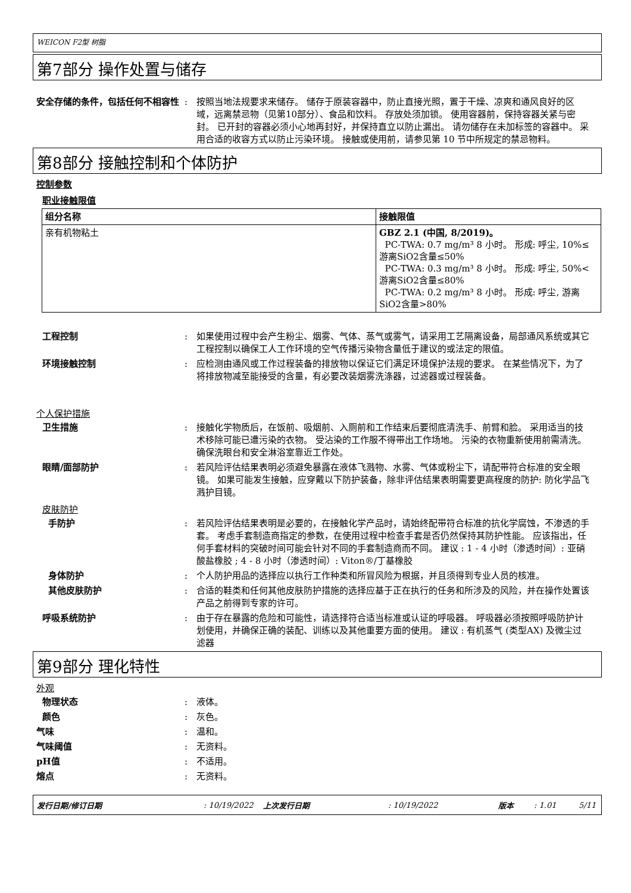WEICON F2型 树脂
第7部分 操作处置与储存
安全存储的条件，包括任何不相容性 : 按照当地法规要求来储存。 储存于原装容器中，防止直接光照，置于干燥、凉爽和通风良好的区域，远离禁忌物（见第10部分）、食品和饮料。 存放处须加锁。 使用容器前，保持容器关紧与密封。 已开封的容器必须小心地再封好，并保持直立以防止漏出。 请勿储存在未加标签的容器中。 采用合适的收容方式以防止污染环境。 接触或使用前，请参见第 10 节中所规定的禁忌物料。
第8部分 接触控制和个体防护
控制参数
职业接触限值
| 组分名称 | 接触限值 |
| --- | --- |
| 亲有机物粘土 | GBZ 2.1 (中国, 8/2019)。 PC-TWA: 0.7 mg/m³ 8 小时。 形成: 呼尘, 10%≤游离SiO2含量≤50% PC-TWA: 0.3 mg/m³ 8 小时。 形成: 呼尘, 50%<游离SiO2含量≤80% PC-TWA: 0.2 mg/m³ 8 小时。 形成: 呼尘, 游离SiO2含量>80% |
工程控制 : 如果使用过程中会产生粉尘、烟雾、气体、蒸气或雾气，请采用工艺隔离设备，局部通风系统或其它工程控制以确保工人工作环境的空气传播污染物含量低于建议的或法定的限值。
环境接触控制 : 应检测由通风或工作过程装备的排放物以保证它们满足环境保护法规的要求。 在某些情况下，为了将排放物减至能接受的含量，有必要改装烟雾洗涤器，过滤器或过程装备。
个人保护措施
卫生措施 : 接触化学物质后，在饭前、吸烟前、入厕前和工作结束后要彻底清洗手、前臂和脸。 采用适当的技术移除可能已遭污染的衣物。 受沾染的工作服不得带出工作场地。 污染的衣物重新使用前需清洗。 确保洗眼台和安全淋浴室靠近工作处。
眼睛/面部防护 : 若风险评估结果表明必须避免暴露在液体飞溅物、水雾、气体或粉尘下，请配带符合标准的安全眼镜。 如果可能发生接触，应穿戴以下防护装备，除非评估结果表明需要更高程度的防护: 防化学品飞溅护目镜。
皮肤防护
手防护 : 若风险评估结果表明是必要的，在接触化学产品时，请始终配带符合标准的抗化学腐蚀，不渗透的手套。 考虑手套制造商指定的参数，在使用过程中检查手套是否仍然保持其防护性能。 应该指出，任何手套材料的突破时间可能会针对不同的手套制造商而不同。 建议 : 1 - 4 小时（渗透时间）: 亚硝酸盐橡胶 ; 4 - 8 小时（渗透时间）: Viton®/丁基橡胶
身体防护 : 个人防护用品的选择应以执行工作种类和所冒风险为根据，并且须得到专业人员的核准。
其他皮肤防护 : 合适的鞋类和任何其他皮肤防护措施的选择应基于正在执行的任务和所涉及的风险，并在操作处置该产品之前得到专家的许可。
呼吸系统防护 : 由于存在暴露的危险和可能性，请选择符合适当标准或认证的呼吸器。 呼吸器必须按照呼吸防护计划使用，并确保正确的装配、训练以及其他重要方面的使用。 建议 : 有机蒸气 (类型AX) 及微尘过滤器
第9部分 理化特性
外观
物理状态 : 液体。
颜色 : 灰色。
气味 : 温和。
气味阈值 : 无资料。
pH值 : 不适用。
熔点 : 无资料。
发行日期/修订日期: 10/19/2022 上次发行日期: 10/19/2022 版本: 1.01 5/11